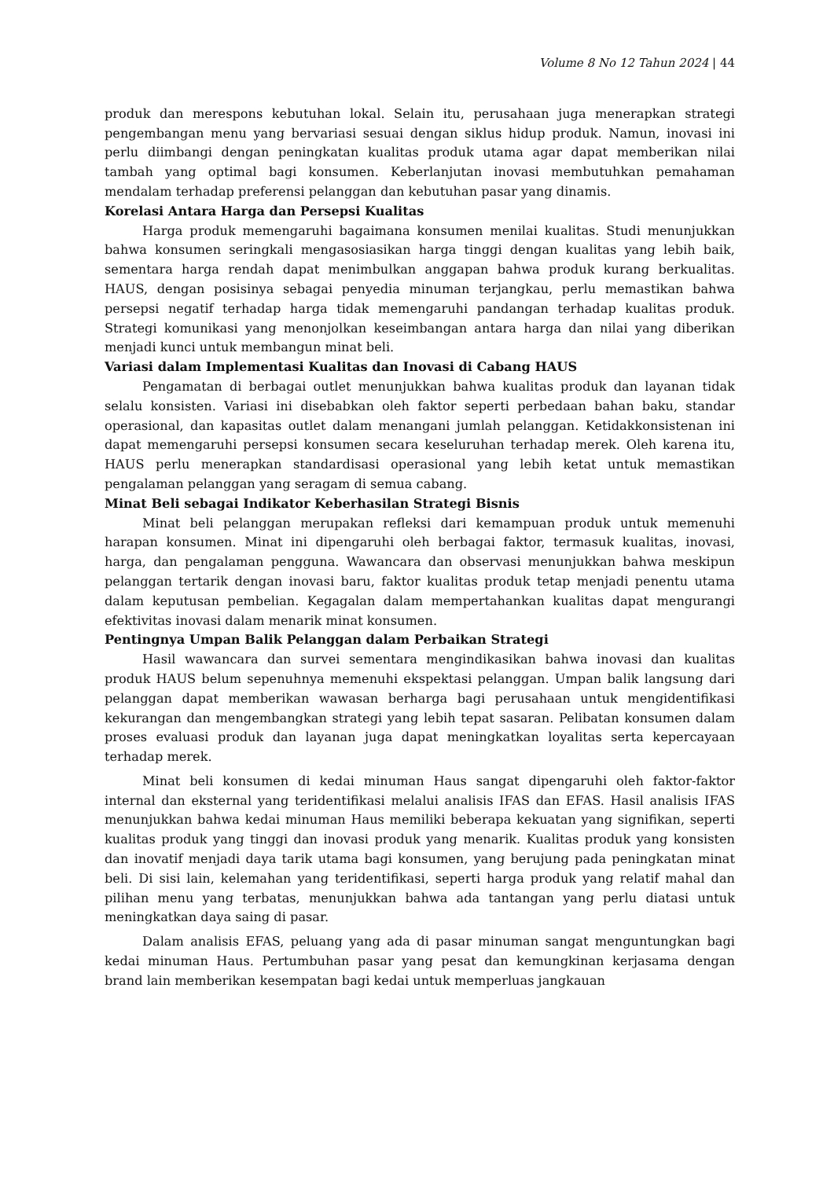Volume 8 No 12 Tahun 2024 | 44
produk dan merespons kebutuhan lokal. Selain itu, perusahaan juga menerapkan strategi pengembangan menu yang bervariasi sesuai dengan siklus hidup produk. Namun, inovasi ini perlu diimbangi dengan peningkatan kualitas produk utama agar dapat memberikan nilai tambah yang optimal bagi konsumen. Keberlanjutan inovasi membutuhkan pemahaman mendalam terhadap preferensi pelanggan dan kebutuhan pasar yang dinamis.
Korelasi Antara Harga dan Persepsi Kualitas
Harga produk memengaruhi bagaimana konsumen menilai kualitas. Studi menunjukkan bahwa konsumen seringkali mengasosiasikan harga tinggi dengan kualitas yang lebih baik, sementara harga rendah dapat menimbulkan anggapan bahwa produk kurang berkualitas. HAUS, dengan posisinya sebagai penyedia minuman terjangkau, perlu memastikan bahwa persepsi negatif terhadap harga tidak memengaruhi pandangan terhadap kualitas produk. Strategi komunikasi yang menonjolkan keseimbangan antara harga dan nilai yang diberikan menjadi kunci untuk membangun minat beli.
Variasi dalam Implementasi Kualitas dan Inovasi di Cabang HAUS
Pengamatan di berbagai outlet menunjukkan bahwa kualitas produk dan layanan tidak selalu konsisten. Variasi ini disebabkan oleh faktor seperti perbedaan bahan baku, standar operasional, dan kapasitas outlet dalam menangani jumlah pelanggan. Ketidakkonsistenan ini dapat memengaruhi persepsi konsumen secara keseluruhan terhadap merek. Oleh karena itu, HAUS perlu menerapkan standardisasi operasional yang lebih ketat untuk memastikan pengalaman pelanggan yang seragam di semua cabang.
Minat Beli sebagai Indikator Keberhasilan Strategi Bisnis
Minat beli pelanggan merupakan refleksi dari kemampuan produk untuk memenuhi harapan konsumen. Minat ini dipengaruhi oleh berbagai faktor, termasuk kualitas, inovasi, harga, dan pengalaman pengguna. Wawancara dan observasi menunjukkan bahwa meskipun pelanggan tertarik dengan inovasi baru, faktor kualitas produk tetap menjadi penentu utama dalam keputusan pembelian. Kegagalan dalam mempertahankan kualitas dapat mengurangi efektivitas inovasi dalam menarik minat konsumen.
Pentingnya Umpan Balik Pelanggan dalam Perbaikan Strategi
Hasil wawancara dan survei sementara mengindikasikan bahwa inovasi dan kualitas produk HAUS belum sepenuhnya memenuhi ekspektasi pelanggan. Umpan balik langsung dari pelanggan dapat memberikan wawasan berharga bagi perusahaan untuk mengidentifikasi kekurangan dan mengembangkan strategi yang lebih tepat sasaran. Pelibatan konsumen dalam proses evaluasi produk dan layanan juga dapat meningkatkan loyalitas serta kepercayaan terhadap merek.
Minat beli konsumen di kedai minuman Haus sangat dipengaruhi oleh faktor-faktor internal dan eksternal yang teridentifikasi melalui analisis IFAS dan EFAS. Hasil analisis IFAS menunjukkan bahwa kedai minuman Haus memiliki beberapa kekuatan yang signifikan, seperti kualitas produk yang tinggi dan inovasi produk yang menarik. Kualitas produk yang konsisten dan inovatif menjadi daya tarik utama bagi konsumen, yang berujung pada peningkatan minat beli. Di sisi lain, kelemahan yang teridentifikasi, seperti harga produk yang relatif mahal dan pilihan menu yang terbatas, menunjukkan bahwa ada tantangan yang perlu diatasi untuk meningkatkan daya saing di pasar.
Dalam analisis EFAS, peluang yang ada di pasar minuman sangat menguntungkan bagi kedai minuman Haus. Pertumbuhan pasar yang pesat dan kemungkinan kerjasama dengan brand lain memberikan kesempatan bagi kedai untuk memperluas jangkauan